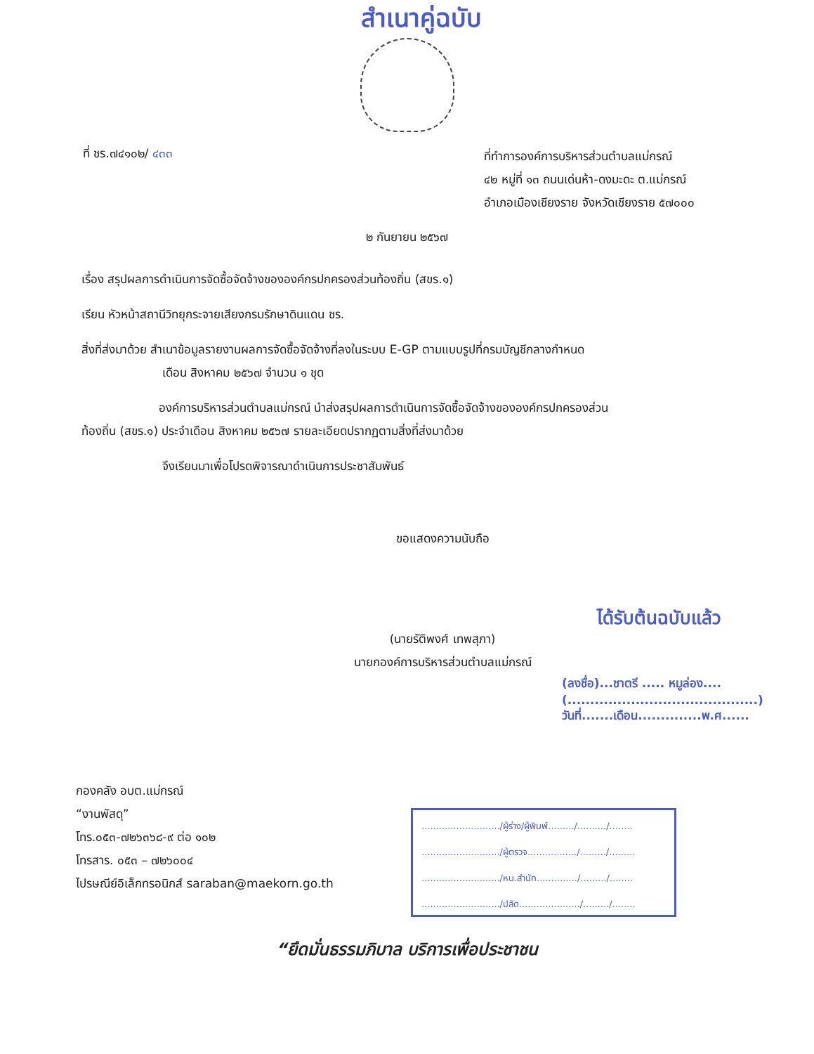สำเนาคู่ฉบับ
ที่ ชร.๗๔๑๐๒/ ๔๓๓
ที่ทำการองค์การบริหารส่วนตำบลแม่กรณ์
๔๒ หมู่ที่ ๑๓ ถนนเด่นห้า-ดงมะดะ ต.แม่กรณ์
อำเภอเมืองเชียงราย จังหวัดเชียงราย ๕๗๐๐๐
๒ กันยายน ๒๕๖๗
เรื่อง สรุปผลการดำเนินการจัดซื้อจัดจ้างขององค์กรปกครองส่วนท้องถิ่น (สขร.๑)
เรียน หัวหน้าสถานีวิทยุกระจายเสียงกรมรักษาดินแดน ชร.
สิ่งที่ส่งมาด้วย สำเนาข้อมูลรายงานผลการจัดซื้อจัดจ้างที่ลงในระบบ E-GP ตามแบบรูปที่กรมบัญชีกลางกำหนด
เดือน สิงหาคม ๒๕๖๗ จำนวน ๑ ชุด
องค์การบริหารส่วนตำบลแม่กรณ์ นำส่งสรุปผลการดำเนินการจัดซื้อจัดจ้างขององค์กรปกครองส่วน
ท้องถิ่น (สขร.๑) ประจำเดือน สิงหาคม ๒๕๖๗ รายละเอียดปรากฏตามสิ่งที่ส่งมาด้วย
จึงเรียนมาเพื่อโปรดพิจารณาดำเนินการประชาสัมพันธ์
ขอแสดงความนับถือ
(นายรัติพงศ์ เทพสุภา)
นายกองค์การบริหารส่วนตำบลแม่กรณ์
ได้รับต้นฉบับแล้ว
(ลงชื่อ)...ชาตรี ..... หมูล่อง....
(..........................................)
วันที่.......เดือน..............พ.ศ......
กองคลัง อบต.แม่กรณ์
“งานพัสดุ”
โทร.๐๕๓-๗๒๖๓๖๘-๙ ต่อ ๑๐๒
โทรสาร. ๐๕๓ – ๗๒๖๐๐๔
ไปรษณีย์อิเล็กทรอนิกส์ saraban@maekorn.go.th
.........................../ผู้ร่าง/ผู้พิมพ์........./........../........
.........................../ผู้ตรวจ................./........./.........
.........................../หน.สำนัก............../........./........
.........................../ปลัด...................../........./........
“ยึดมั่นธรรมภิบาล บริการเพื่อประชาชน